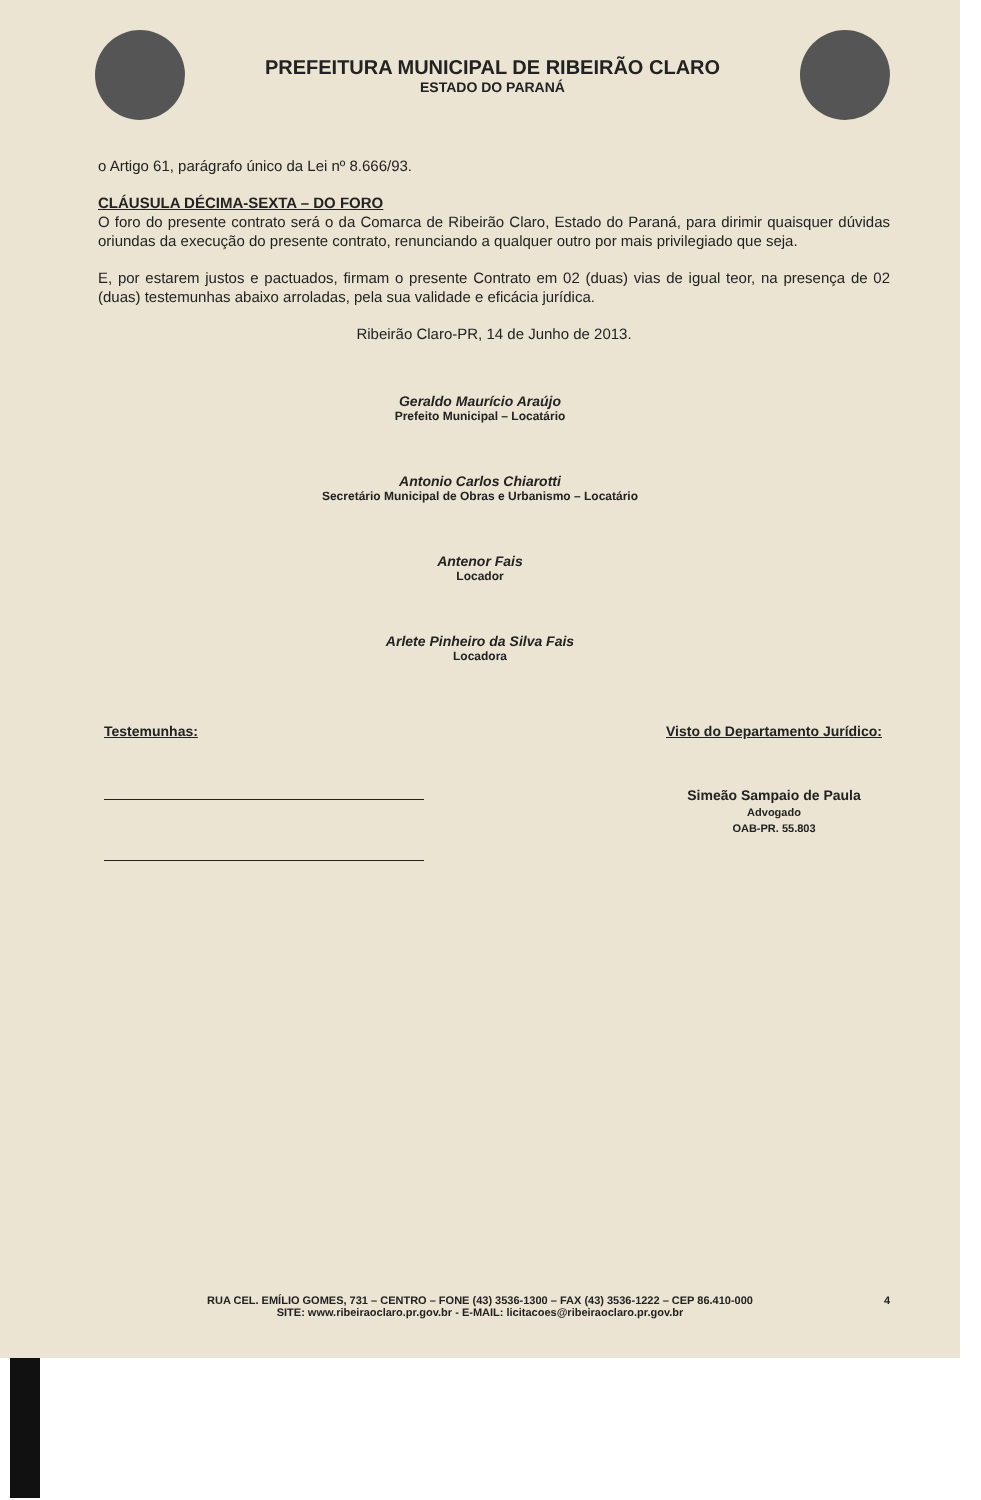PREFEITURA MUNICIPAL DE RIBEIRÃO CLARO
ESTADO DO PARANÁ
o Artigo 61, parágrafo único da Lei nº 8.666/93.
CLÁUSULA DÉCIMA-SEXTA – DO FORO
O foro do presente contrato será o da Comarca de Ribeirão Claro, Estado do Paraná, para dirimir quaisquer dúvidas oriundas da execução do presente contrato, renunciando a qualquer outro por mais privilegiado que seja.
E, por estarem justos e pactuados, firmam o presente Contrato em 02 (duas) vias de igual teor, na presença de 02 (duas) testemunhas abaixo arroladas, pela sua validade e eficácia jurídica.
Ribeirão Claro-PR, 14 de Junho de 2013.
Geraldo Maurício Araújo
Prefeito Municipal – Locatário
Antonio Carlos Chiarotti
Secretário Municipal de Obras e Urbanismo – Locatário
Antenor Fais
Locador
Arlete Pinheiro da Silva Fais
Locadora
Testemunhas: Visto do Departamento Jurídico:
Simeão Sampaio de Paula
Advogado
OAB-PR. 55.803
4 RUA CEL. EMÍLIO GOMES, 731 – CENTRO – FONE (43) 3536-1300 – FAX (43) 3536-1222 – CEP 86.410-000
SITE: www.ribeiraoclaro.pr.gov.br - E-MAIL: licitacoes@ribeiraoclaro.pr.gov.br